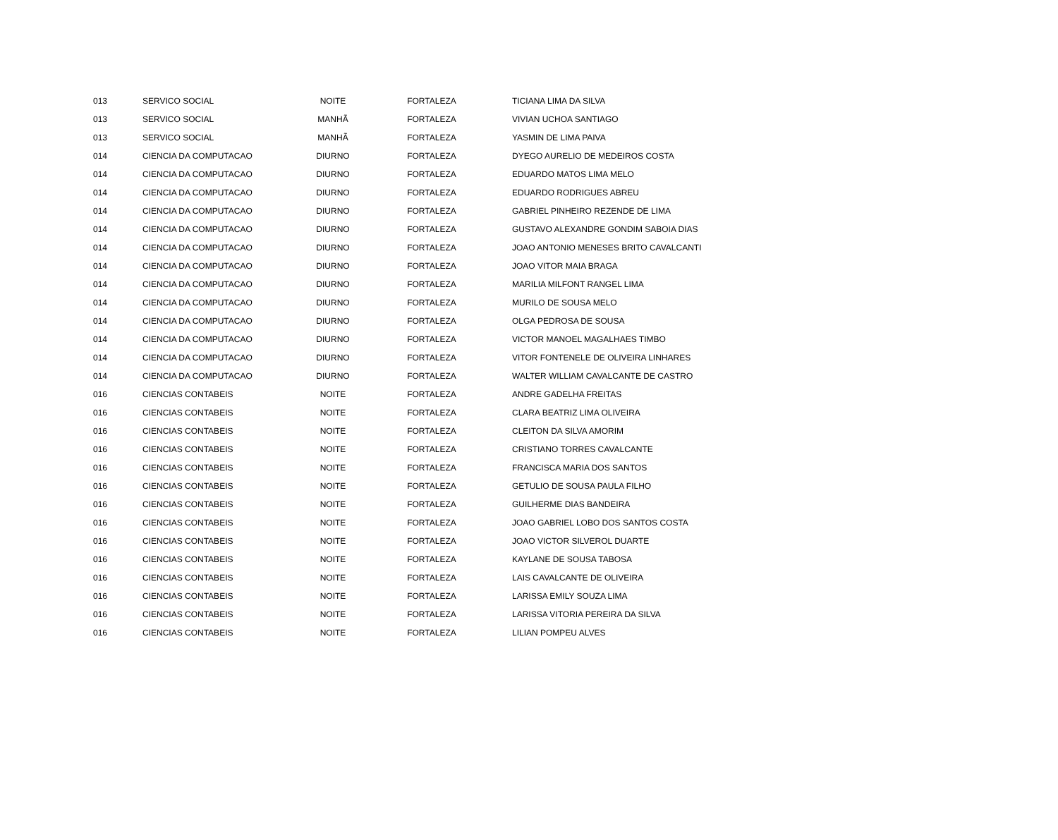| 013 | SERVICO SOCIAL | NOITE | FORTALEZA | TICIANA LIMA DA SILVA |
| 013 | SERVICO SOCIAL | MANHÃ | FORTALEZA | VIVIAN UCHOA SANTIAGO |
| 013 | SERVICO SOCIAL | MANHÃ | FORTALEZA | YASMIN DE LIMA PAIVA |
| 014 | CIENCIA DA COMPUTACAO | DIURNO | FORTALEZA | DYEGO AURELIO DE MEDEIROS COSTA |
| 014 | CIENCIA DA COMPUTACAO | DIURNO | FORTALEZA | EDUARDO MATOS LIMA MELO |
| 014 | CIENCIA DA COMPUTACAO | DIURNO | FORTALEZA | EDUARDO RODRIGUES ABREU |
| 014 | CIENCIA DA COMPUTACAO | DIURNO | FORTALEZA | GABRIEL PINHEIRO REZENDE DE LIMA |
| 014 | CIENCIA DA COMPUTACAO | DIURNO | FORTALEZA | GUSTAVO ALEXANDRE GONDIM SABOIA DIAS |
| 014 | CIENCIA DA COMPUTACAO | DIURNO | FORTALEZA | JOAO ANTONIO MENESES BRITO CAVALCANTI |
| 014 | CIENCIA DA COMPUTACAO | DIURNO | FORTALEZA | JOAO VITOR MAIA BRAGA |
| 014 | CIENCIA DA COMPUTACAO | DIURNO | FORTALEZA | MARILIA MILFONT RANGEL LIMA |
| 014 | CIENCIA DA COMPUTACAO | DIURNO | FORTALEZA | MURILO DE SOUSA MELO |
| 014 | CIENCIA DA COMPUTACAO | DIURNO | FORTALEZA | OLGA PEDROSA DE SOUSA |
| 014 | CIENCIA DA COMPUTACAO | DIURNO | FORTALEZA | VICTOR MANOEL MAGALHAES TIMBO |
| 014 | CIENCIA DA COMPUTACAO | DIURNO | FORTALEZA | VITOR FONTENELE DE OLIVEIRA LINHARES |
| 014 | CIENCIA DA COMPUTACAO | DIURNO | FORTALEZA | WALTER WILLIAM CAVALCANTE DE CASTRO |
| 016 | CIENCIAS CONTABEIS | NOITE | FORTALEZA | ANDRE GADELHA FREITAS |
| 016 | CIENCIAS CONTABEIS | NOITE | FORTALEZA | CLARA BEATRIZ LIMA OLIVEIRA |
| 016 | CIENCIAS CONTABEIS | NOITE | FORTALEZA | CLEITON DA SILVA AMORIM |
| 016 | CIENCIAS CONTABEIS | NOITE | FORTALEZA | CRISTIANO TORRES CAVALCANTE |
| 016 | CIENCIAS CONTABEIS | NOITE | FORTALEZA | FRANCISCA MARIA DOS SANTOS |
| 016 | CIENCIAS CONTABEIS | NOITE | FORTALEZA | GETULIO DE SOUSA PAULA FILHO |
| 016 | CIENCIAS CONTABEIS | NOITE | FORTALEZA | GUILHERME DIAS BANDEIRA |
| 016 | CIENCIAS CONTABEIS | NOITE | FORTALEZA | JOAO GABRIEL LOBO DOS SANTOS COSTA |
| 016 | CIENCIAS CONTABEIS | NOITE | FORTALEZA | JOAO VICTOR SILVEROL DUARTE |
| 016 | CIENCIAS CONTABEIS | NOITE | FORTALEZA | KAYLANE DE SOUSA TABOSA |
| 016 | CIENCIAS CONTABEIS | NOITE | FORTALEZA | LAIS CAVALCANTE DE OLIVEIRA |
| 016 | CIENCIAS CONTABEIS | NOITE | FORTALEZA | LARISSA EMILY SOUZA LIMA |
| 016 | CIENCIAS CONTABEIS | NOITE | FORTALEZA | LARISSA VITORIA PEREIRA DA SILVA |
| 016 | CIENCIAS CONTABEIS | NOITE | FORTALEZA | LILIAN POMPEU ALVES |